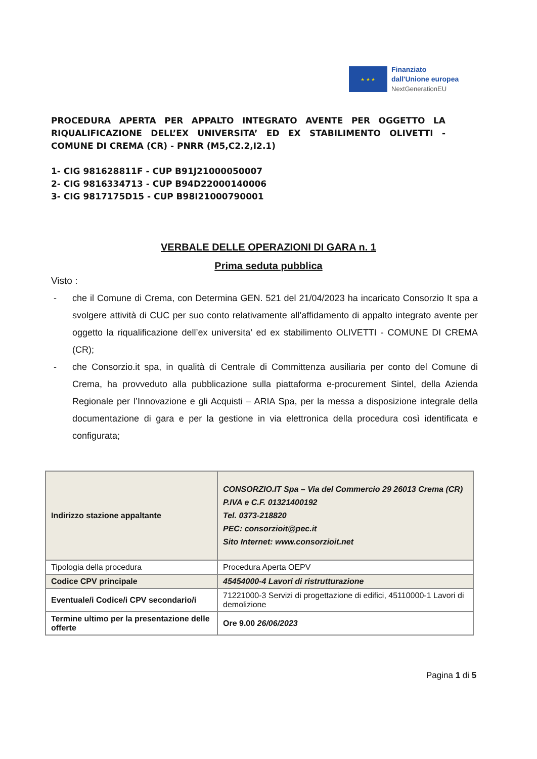★ ★ ★
Finanziato
dall'Unione europea
NextGenerationEU
PROCEDURA APERTA PER APPALTO INTEGRATO AVENTE PER OGGETTO LA RIQUALIFICAZIONE DELL’EX UNIVERSITA’ ED EX STABILIMENTO OLIVETTI - COMUNE DI CREMA (CR) - PNRR (M5,C2.2,I2.1)
1- CIG 981628811F - CUP B91J21000050007
2- CIG 9816334713 - CUP B94D22000140006
3- CIG 9817175D15 - CUP B98I21000790001
VERBALE DELLE OPERAZIONI DI GARA n. 1
Prima seduta pubblica
Visto :
- che il Comune di Crema, con Determina GEN. 521 del 21/04/2023 ha incaricato Consorzio It spa a svolgere attività di CUC per suo conto relativamente all’affidamento di appalto integrato avente per oggetto la riqualificazione dell’ex universita’ ed ex stabilimento OLIVETTI - COMUNE DI CREMA (CR);
- che Consorzio.it spa, in qualità di Centrale di Committenza ausiliaria per conto del Comune di Crema, ha provveduto alla pubblicazione sulla piattaforma e-procurement Sintel, della Azienda Regionale per l’Innovazione e gli Acquisti – ARIA Spa, per la messa a disposizione integrale della documentazione di gara e per la gestione in via elettronica della procedura così identificata e configurata;
| Indirizzo stazione appaltante | CONSORZIO.IT Spa – Via del Commercio 29 26013 Crema (CR) P.IVA e C.F. 01321400192 Tel. 0373-218820 PEC: consorzioit@pec.it Sito Internet: www.consorzioit.net |
| Tipologia della procedura | Procedura Aperta OEPV |
| Codice CPV principale | 45454000-4 Lavori di ristrutturazione |
| Eventuale/i Codice/i CPV secondario/i | 71221000-3 Servizi di progettazione di edifici, 45110000-1 Lavori di demolizione |
| Termine ultimo per la presentazione delle offerte | Ore 9.00 26/06/2023 |
Pagina 1 di 5